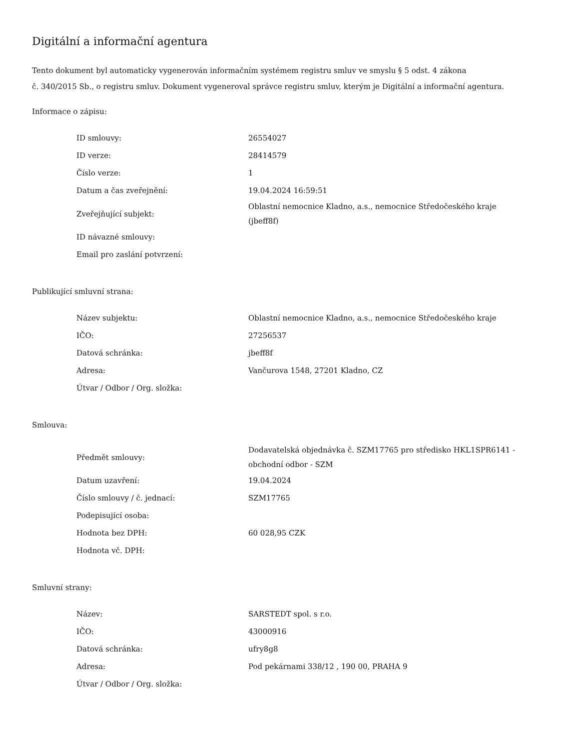Digitální a informační agentura
Tento dokument byl automaticky vygenerován informačním systémem registru smluv ve smyslu § 5 odst. 4 zákona
č. 340/2015 Sb., o registru smluv. Dokument vygeneroval správce registru smluv, kterým je Digitální a informační agentura.
Informace o zápisu:
| ID smlouvy: | 26554027 |
| ID verze: | 28414579 |
| Číslo verze: | 1 |
| Datum a čas zveřejnění: | 19.04.2024 16:59:51 |
| Zveřejňující subjekt: | Oblastní nemocnice Kladno, a.s., nemocnice Středočeského kraje (jbeff8f) |
| ID návazné smlouvy: | |
| Email pro zaslání potvrzení: | |
Publikující smluvní strana:
| Název subjektu: | Oblastní nemocnice Kladno, a.s., nemocnice Středočeského kraje |
| IČO: | 27256537 |
| Datová schránka: | jbeff8f |
| Adresa: | Vančurova 1548, 27201 Kladno, CZ |
| Útvar / Odbor / Org. složka: | |
Smlouva:
| Předmět smlouvy: | Dodavatelská objednávka č. SZM17765 pro středisko HKL1SPR6141 - obchodní odbor - SZM |
| Datum uzavření: | 19.04.2024 |
| Číslo smlouvy / č. jednací: | SZM17765 |
| Podepisující osoba: | |
| Hodnota bez DPH: | 60 028,95 CZK |
| Hodnota vč. DPH: | |
Smluvní strany:
| Název: | SARSTEDT spol. s r.o. |
| IČO: | 43000916 |
| Datová schránka: | ufry8g8 |
| Adresa: | Pod pekárnami 338/12 , 190 00, PRAHA 9 |
| Útvar / Odbor / Org. složka: | |